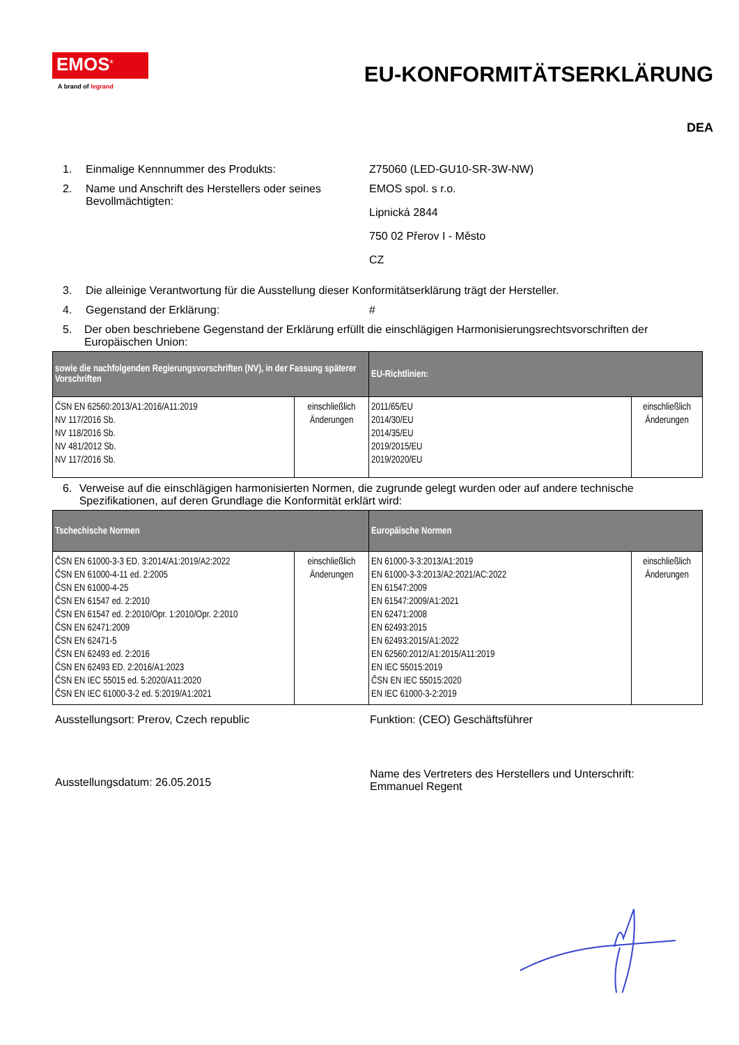EMOS<sup>®</sup>
A brand of legrand
EU-KONFORMITÄTSERKLÄRUNG
DEA
1. Einmalige Kennnummer des Produkts: Z75060 (LED-GU10-SR-3W-NW)
2. Name und Anschrift des Herstellers oder seines Bevollmächtigten:
EMOS spol. s r.o.
Lipnická 2844
750 02 Přerov I - Město
CZ
3. Die alleinige Verantwortung für die Ausstellung dieser Konformitätserklärung trägt der Hersteller.
4. Gegenstand der Erklärung: #
5. Der oben beschriebene Gegenstand der Erklärung erfüllt die einschlägigen Harmonisierungsrechtsvorschriften der Europäischen Union:
| sowie die nachfolgenden Regierungsvorschriften (NV), in der Fassung späterer Vorschriften | | EU-Richtlinien: | |
| --- | --- | --- | --- |
| ČSN EN 62560:2013/A1:2016/A11:2019 NV 117/2016 Sb. NV 118/2016 Sb. NV 481/2012 Sb. NV 117/2016 Sb. | einschließlich Änderungen | 2011/65/EU 2014/30/EU 2014/35/EU 2019/2015/EU 2019/2020/EU | einschließlich Änderungen |
6. Verweise auf die einschlägigen harmonisierten Normen, die zugrunde gelegt wurden oder auf andere technische Spezifikationen, auf deren Grundlage die Konformität erklärt wird:
| Tschechische Normen | | Europäische Normen | |
| --- | --- | --- | --- |
| ČSN EN 61000-3-3 ED. 3:2014/A1:2019/A2:2022 ČSN EN 61000-4-11 ed. 2:2005 ČSN EN 61000-4-25 ČSN EN 61547 ed. 2:2010 ČSN EN 61547 ed. 2:2010/Opr. 1:2010/Opr. 2:2010 ČSN EN 62471:2009 ČSN EN 62471-5 ČSN EN 62493 ed. 2:2016 ČSN EN 62493 ED. 2:2016/A1:2023 ČSN EN IEC 55015 ed. 5:2020/A11:2020 ČSN EN IEC 61000-3-2 ed. 5:2019/A1:2021 | einschließlich Änderungen | EN 61000-3-3:2013/A1:2019 EN 61000-3-3:2013/A2:2021/AC:2022 EN 61547:2009 EN 61547:2009/A1:2021 EN 62471:2008 EN 62493:2015 EN 62493:2015/A1:2022 EN 62560:2012/A1:2015/A11:2019 EN IEC 55015:2019 ČSN EN IEC 55015:2020 EN IEC 61000-3-2:2019 | einschließlich Änderungen |
Ausstellungsort: Prerov, Czech republic Funktion: (CEO) Geschäftsführer
Ausstellungsdatum: 26.05.2015
Name des Vertreters des Herstellers und Unterschrift:
Emmanuel Regent